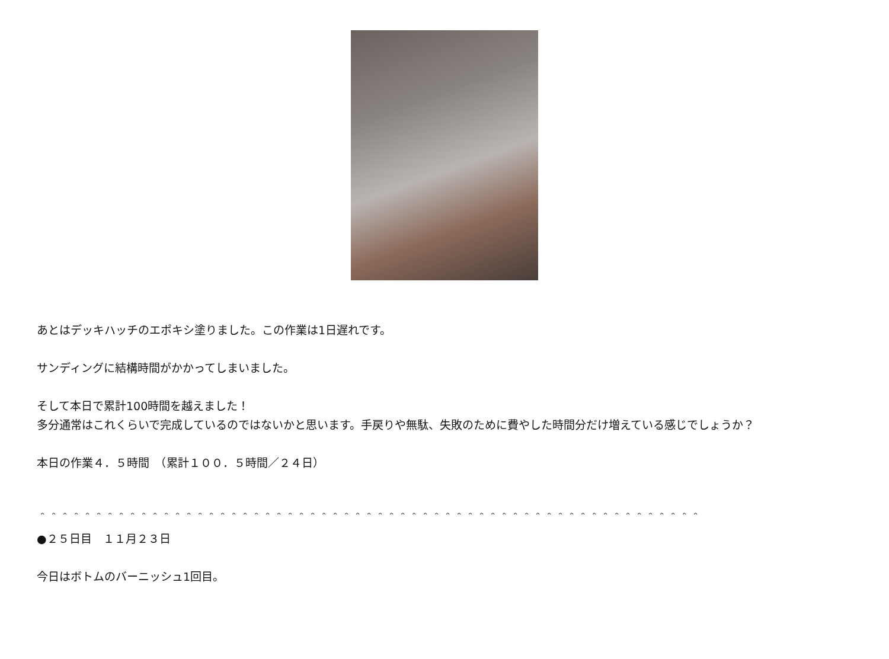あとはデッキハッチのエポキシ塗りました。この作業は1日遅れです。
サンディングに結構時間がかかってしまいました。
そして本日で累計100時間を越えました！
多分通常はこれくらいで完成しているのではないかと思います。手戻りや無駄、失敗のために費やした時間分だけ増えている感じでしょうか？
本日の作業４．５時間　（累計１００．５時間／２４日）
＾＾＾＾＾＾＾＾＾＾＾＾＾＾＾＾＾＾＾＾＾＾＾＾＾＾＾＾＾＾＾＾＾＾＾＾＾＾＾＾＾＾＾＾＾＾＾＾＾＾＾＾＾＾＾＾＾＾＾
●２５日目　１１月２３日
今日はボトムのバーニッシュ1回目。